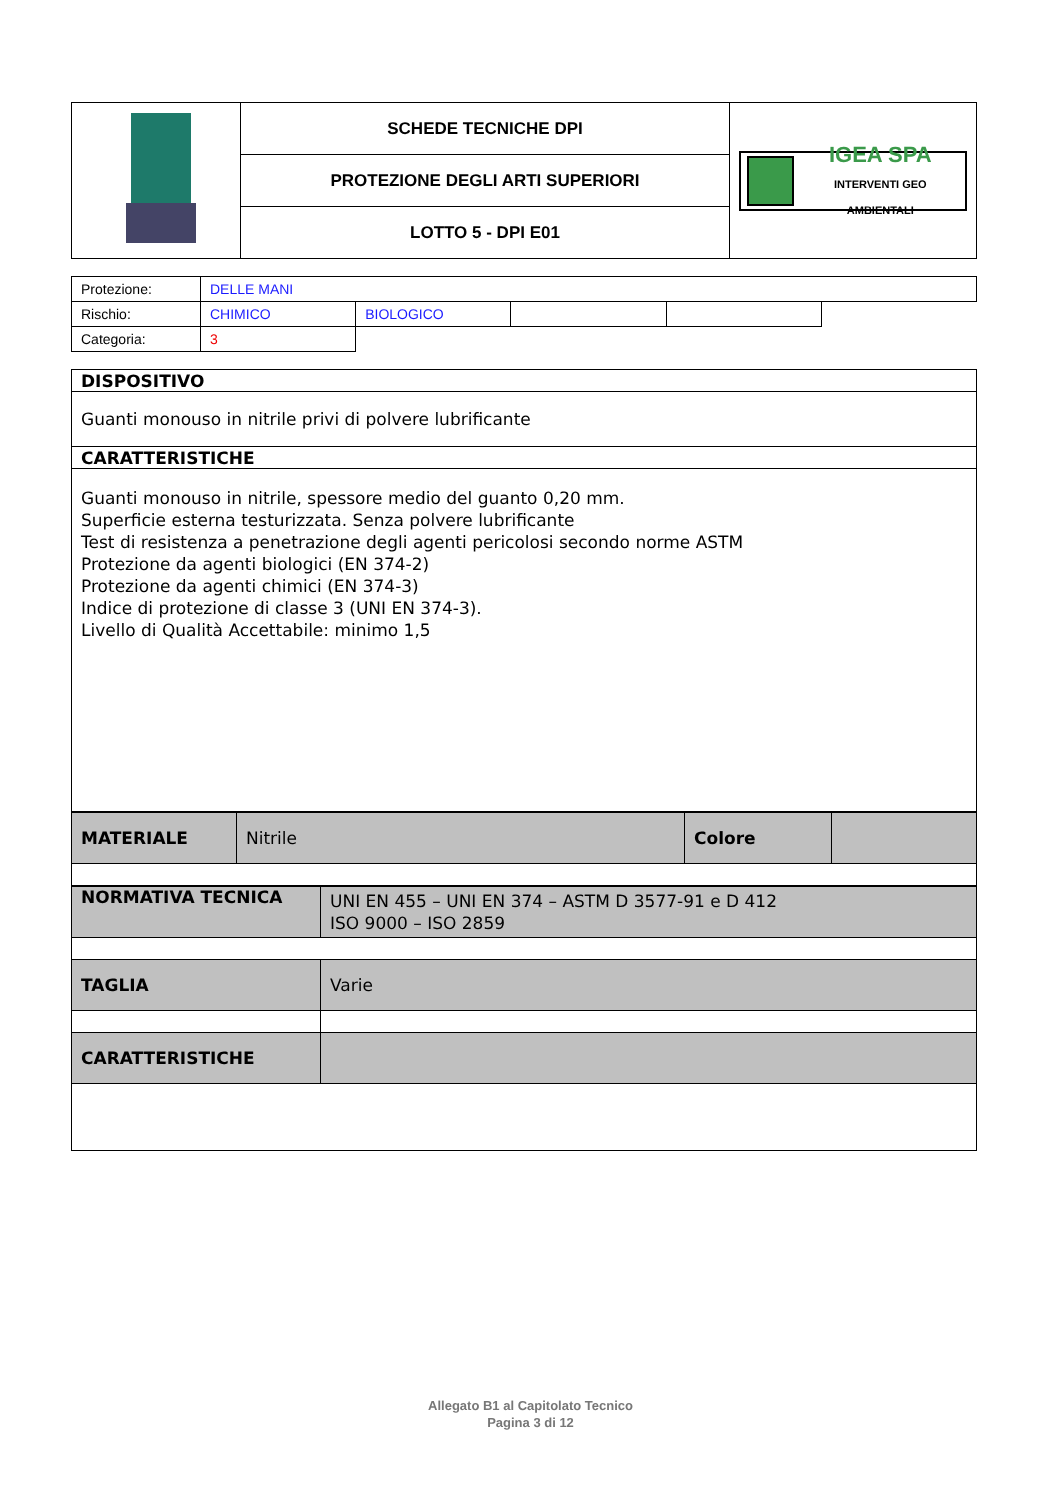| | SCHEDE TECNICHE DPI | IGEA SPA INTERVENTI GEO AMBIENTALI |
| | PROTEZIONE DEGLI ARTI SUPERIORI | |
| | LOTTO 5 - DPI E01 | |
| Protezione: | DELLE MANI | | | | |
| Rischio: | CHIMICO | BIOLOGICO | | | |
| Categoria: | 3 | | | | |
| DISPOSITIVO |
| Guanti monouso in nitrile privi di polvere lubrificante |
| CARATTERISTICHE |
| Guanti monouso in nitrile, spessore medio del guanto 0,20 mm. Superficie esterna testurizzata. Senza polvere lubrificante Test di resistenza a penetrazione degli agenti pericolosi secondo norme ASTM Protezione da agenti biologici (EN 374-2) Protezione da agenti chimici (EN 374-3) Indice di protezione di classe 3 (UNI EN 374-3). Livello di Qualità Accettabile: minimo 1,5 |
| MATERIALE | Nitrile | Colore | |
| NORMATIVA TECNICA | UNI EN 455 – UNI EN 374 – ASTM D 3577-91 e D 412 ISO 9000 – ISO 2859 |
| TAGLIA | Varie |
| CARATTERISTICHE | |
Allegato B1 al Capitolato Tecnico
Pagina 3 di 12